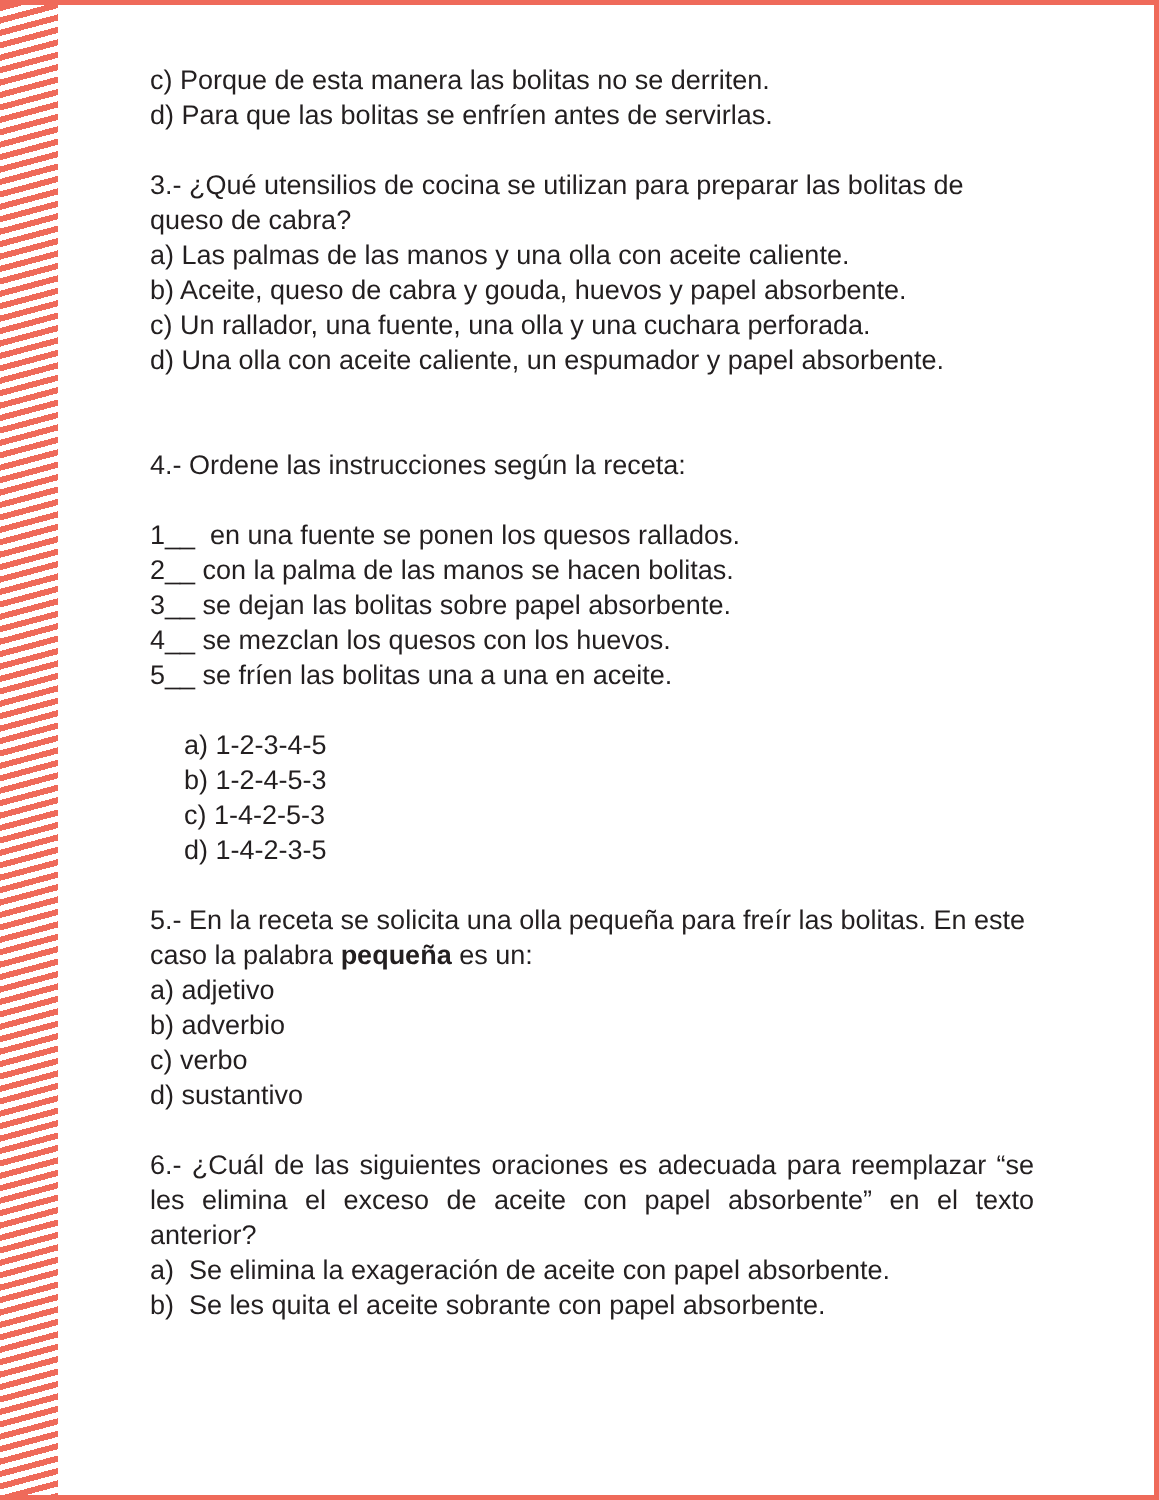c) Porque de esta manera las bolitas no se derriten.
d) Para que las bolitas se enfríen antes de servirlas.
3.- ¿Qué utensilios de cocina se utilizan para preparar las bolitas de queso de cabra?
a) Las palmas de las manos y una olla con aceite caliente.
b) Aceite, queso de cabra y gouda, huevos y papel absorbente.
c) Un rallador, una fuente, una olla y una cuchara perforada.
d) Una olla con aceite caliente, un espumador y papel absorbente.
4.- Ordene las instrucciones según la receta:
1__ en una fuente se ponen los quesos rallados.
2__ con la palma de las manos se hacen bolitas.
3__ se dejan las bolitas sobre papel absorbente.
4__ se mezclan los quesos con los huevos.
5__ se fríen las bolitas una a una en aceite.
a) 1-2-3-4-5
b) 1-2-4-5-3
c) 1-4-2-5-3
d) 1-4-2-3-5
5.- En la receta se solicita una olla pequeña para freír las bolitas. En este caso la palabra pequeña es un:
a) adjetivo
b) adverbio
c) verbo
d) sustantivo
6.- ¿Cuál de las siguientes oraciones es adecuada para reemplazar “se les elimina el exceso de aceite con papel absorbente” en el texto anterior?
a) Se elimina la exageración de aceite con papel absorbente.
b) Se les quita el aceite sobrante con papel absorbente.